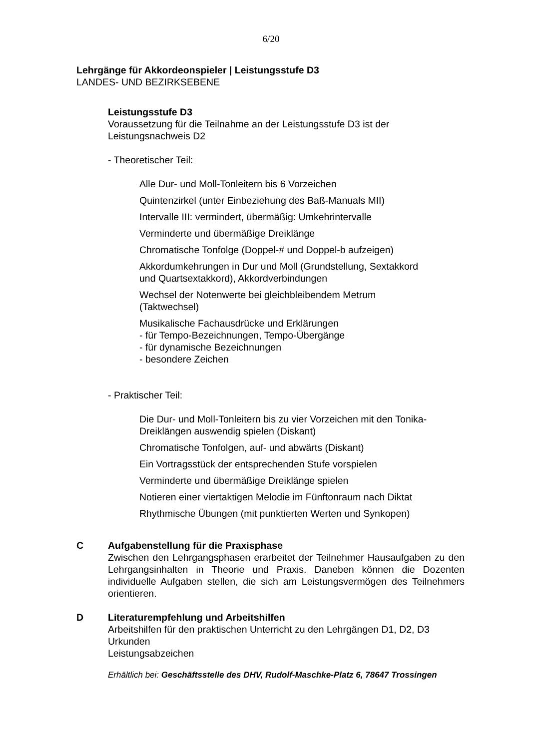6/20
Lehrgänge für Akkordeonspieler | Leistungsstufe D3
LANDES- UND BEZIRKSEBENE
Leistungsstufe D3
Voraussetzung für die Teilnahme an der Leistungsstufe D3 ist der
Leistungsnachweis D2
- Theoretischer Teil:
Alle Dur- und Moll-Tonleitern bis 6 Vorzeichen
Quintenzirkel (unter Einbeziehung des Baß-Manuals MII)
Intervalle III: vermindert, übermäßig: Umkehrintervalle
Verminderte und übermäßige Dreiklänge
Chromatische Tonfolge (Doppel-# und Doppel-b aufzeigen)
Akkordumkehrungen in Dur und Moll (Grundstellung, Sextakkord
und Quartsextakkord), Akkordverbindungen
Wechsel der Notenwerte bei gleichbleibendem Metrum
(Taktwechsel)
Musikalische Fachausdrücke und Erklärungen
- für Tempo-Bezeichnungen, Tempo-Übergänge
- für dynamische Bezeichnungen
- besondere Zeichen
- Praktischer Teil:
Die Dur- und Moll-Tonleitern bis zu vier Vorzeichen mit den Tonika-
Dreiklängen auswendig spielen (Diskant)
Chromatische Tonfolgen, auf- und abwärts (Diskant)
Ein Vortragsstück der entsprechenden Stufe vorspielen
Verminderte und übermäßige Dreiklänge spielen
Notieren einer viertaktigen Melodie im Fünftonraum nach Diktat
Rhythmische Übungen (mit punktierten Werten und Synkopen)
C Aufgabenstellung für die Praxisphase
Zwischen den Lehrgangsphasen erarbeitet der Teilnehmer Hausaufgaben zu den Lehrgangsinhalten in Theorie und Praxis. Daneben können die Dozenten individuelle Aufgaben stellen, die sich am Leistungsvermögen des Teilnehmers orientieren.
D Literaturempfehlung und Arbeitshilfen
Arbeitshilfen für den praktischen Unterricht zu den Lehrgängen D1, D2, D3
Urkunden
Leistungsabzeichen
Erhältlich bei: Geschäftsstelle des DHV, Rudolf-Maschke-Platz 6, 78647 Trossingen